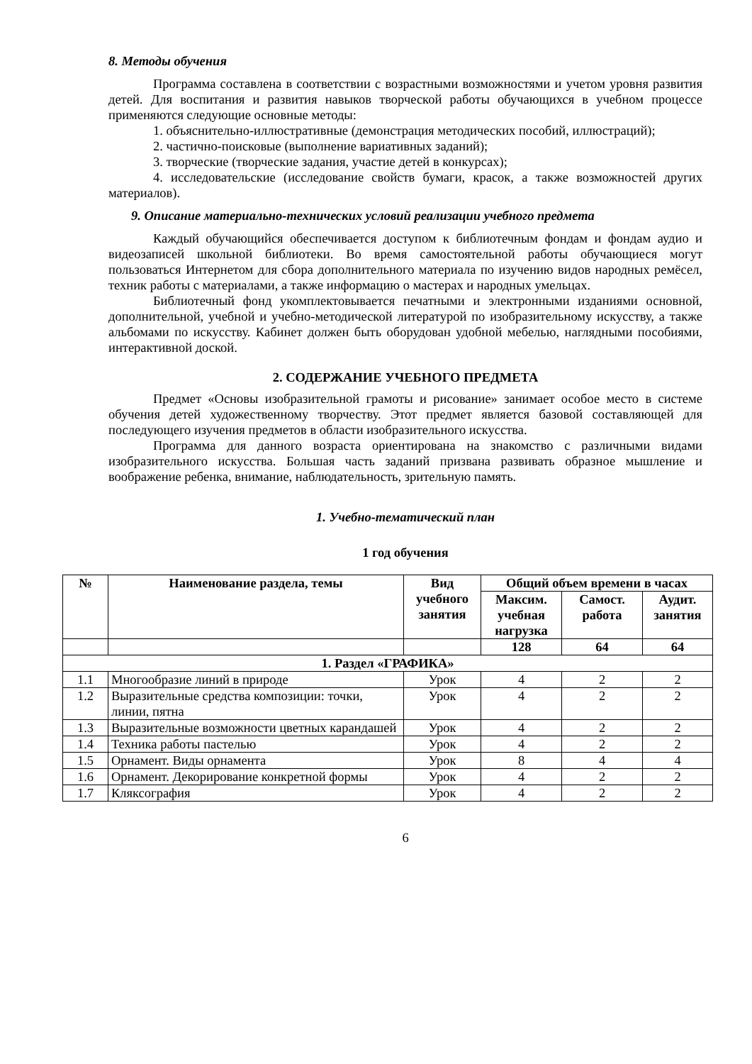8. Методы обучения
Программа составлена в соответствии с возрастными возможностями и учетом уровня развития детей. Для воспитания и развития навыков творческой работы обучающихся в учебном процессе применяются следующие основные методы:
1. объяснительно-иллюстративные (демонстрация методических пособий, иллюстраций);
2. частично-поисковые (выполнение вариативных заданий);
3. творческие (творческие задания, участие детей в конкурсах);
4. исследовательские (исследование свойств бумаги, красок, а также возможностей других материалов).
9. Описание материально-технических условий реализации учебного предмета
Каждый обучающийся обеспечивается доступом к библиотечным фондам и фондам аудио и видеозаписей школьной библиотеки. Во время самостоятельной работы обучающиеся могут пользоваться Интернетом для сбора дополнительного материала по изучению видов народных ремёсел, техник работы с материалами, а также информацию о мастерах и народных умельцах.
Библиотечный фонд укомплектовывается печатными и электронными изданиями основной, дополнительной, учебной и учебно-методической литературой по изобразительному искусству, а также альбомами по искусству. Кабинет должен быть оборудован удобной мебелью, наглядными пособиями, интерактивной доской.
2. СОДЕРЖАНИЕ УЧЕБНОГО ПРЕДМЕТА
Предмет «Основы изобразительной грамоты и рисование» занимает особое место в системе обучения детей художественному творчеству. Этот предмет является базовой составляющей для последующего изучения предметов в области изобразительного искусства.
Программа для данного возраста ориентирована на знакомство с различными видами изобразительного искусства. Большая часть заданий призвана развивать образное мышление и воображение ребенка, внимание, наблюдательность, зрительную память.
1. Учебно-тематический план
1 год обучения
| № | Наименование раздела, темы | Вид учебного занятия | Общий объем времени в часах | | |
| --- | --- | --- | --- | --- | --- |
| | | | Максим. учебная нагрузка | Самост. работа | Аудит. занятия |
| | | | 128 | 64 | 64 |
| 1. Раздел «ГРАФИКА» | | | | | |
| 1.1 | Многообразие линий в природе | Урок | 4 | 2 | 2 |
| 1.2 | Выразительные средства композиции: точки, линии, пятна | Урок | 4 | 2 | 2 |
| 1.3 | Выразительные возможности цветных карандашей | Урок | 4 | 2 | 2 |
| 1.4 | Техника работы пастелью | Урок | 4 | 2 | 2 |
| 1.5 | Орнамент. Виды орнамента | Урок | 8 | 4 | 4 |
| 1.6 | Орнамент. Декорирование конкретной формы | Урок | 4 | 2 | 2 |
| 1.7 | Кляксография | Урок | 4 | 2 | 2 |
6